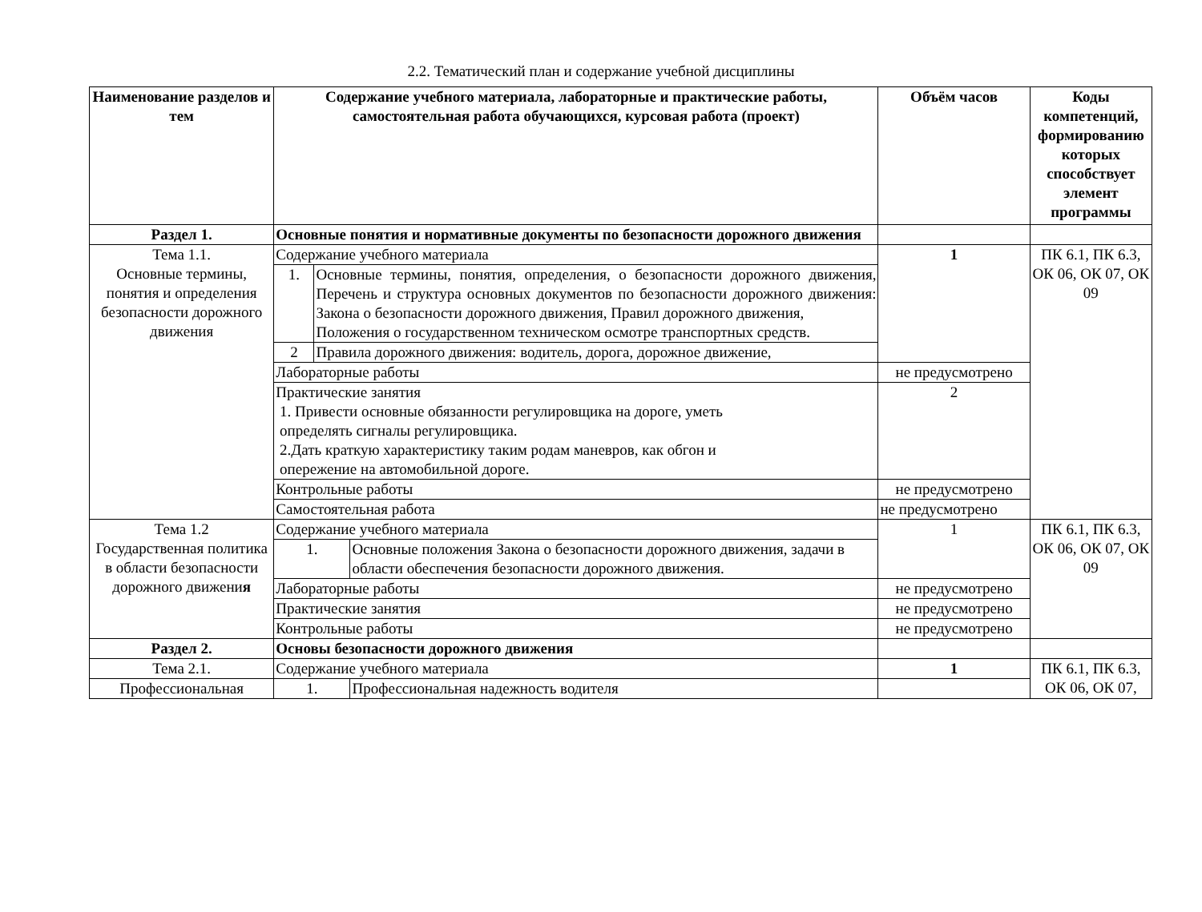2.2. Тематический план и содержание учебной дисциплины
| Наименование разделов и тем | Содержание учебного материала, лабораторные и практические работы, самостоятельная работа обучающихся, курсовая работа (проект) | | | Объём часов | Коды компетенций, формированию которых способствует элемент программы |
| --- | --- | --- | --- | --- | --- |
| Раздел 1. | Основные понятия и нормативные документы по безопасности дорожного движения | | | | |
| Тема 1.1. Основные термины, понятия и определения безопасности дорожного движения | Содержание учебного материала | | | 1 | ПК 6.1, ПК 6.3, ОК 06, ОК 07, ОК 09 |
| | 1. | Основные термины, понятия, определения, о безопасности дорожного движения, Перечень и структура основных документов по безопасности дорожного движения: Закона о безопасности дорожного движения, Правил дорожного движения, Положения о государственном техническом осмотре транспортных средств. | | | |
| | 2 | Правила дорожного движения: водитель, дорога, дорожное движение, | | | |
| | Лабораторные работы | | | не предусмотрено | |
| | Практические занятия 1. Привести основные обязанности регулировщика на дороге, уметь определять сигналы регулировщика. 2.Дать краткую характеристику таким родам маневров, как обгон и опережение на автомобильной дороге. | | | 2 | |
| | Контрольные работы | | | не предусмотрено | |
| | Самостоятельная работа | | | не предусмотрено | |
| Тема 1.2 Государственная политика в области безопасности дорожного движени я | Содержание учебного материала | | | 1 | ПК 6.1, ПК 6.3, ОК 06, ОК 07, ОК 09 |
| | 1. | | Основные положения Закона о безопасности дорожного движения, задачи в области обеспечения безопасности дорожного движения. | | |
| | Лабораторные работы | | | не предусмотрено | |
| | Практические занятия | | | не предусмотрено | |
| | Контрольные работы | | | не предусмотрено | |
| Раздел 2. | Основы безопасности дорожного движения | | | | |
| Тема 2.1. | Содержание учебного материала | | | 1 | ПК 6.1, ПК 6.3, ОК 06, ОК 07, |
| Профессиональная | 1. | | Профессиональная надежность водителя | | |